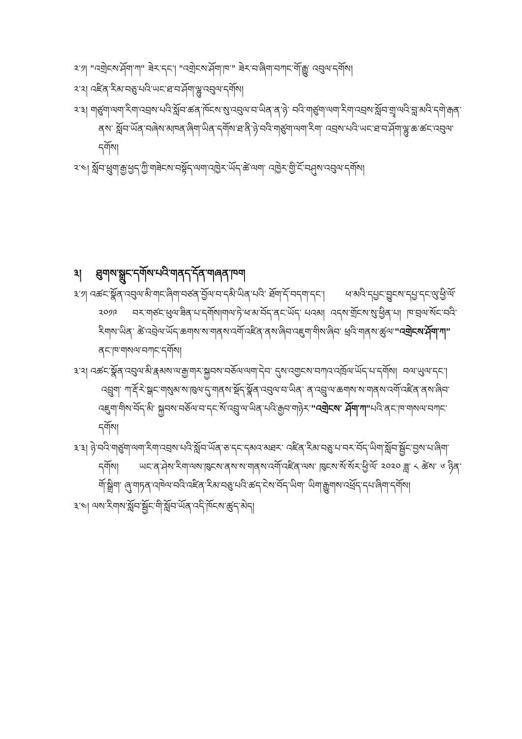༢་༡། "འགྲེངས་ཤོག་ཀ" ཟེར་དང་། "འགྲེངས་ཤོག་ཁ་" ཟེར་བ་ཞིག་བཀང་གོ་རྒྱུ་ འབུལ་དགོས།
༢་༢། འཛིན་རིམ་བཅུ་པའི་ཡང་ཐ་བ་ཤོག་ལྷུ་འབུལ་དགོས།
༢་༣། གཙུག་ལག་རིག་འབྲས་པའི་སློབ་ཚན་ཁོངས་སུ་འབུལ་བ་ཡིན་ན་ཉེ་ བའི་གཙུག་ལག་རིག་འབྲས་སློབ་གྲྭ་ལའི་བླ་མའི་དགེ་རྒན་ནས་ སློབ་ཡོན་བཞེས་མཁན་ཞིག་ཡིན་དགོས་ཐ་ནི་ཉེ་བའི་གཙུག་ལག་རིག་ འབྲས་པའི་ཡང་ཐ་བ་ཤོག་ལྷུ་ཆ་ཚང་འབུལ་དགོས།
༢་༤། སློབ་ཕྲུག་རྒྱ་ཕྱད་ཀྱི་གཟེངས་བསྟོད་ལག་འཁྱེར་ཡོད་ཚེ་ལག་ འཁྱེར་གྱི་ངོ་བཤུས་འབུལ་དགོས།
༣། ཐུགས་སྒྲུང་དགོས་པའི་གནད་དོན་གཞན་ཁག
༣་༡། འཚང་སྣོན་འབུལ་མི་གང་ཞིག་བཙན་བྱོལ་བ་དམི་ཡིན་པའི་ ཐོག་དོ་བདག་དང་། ཕ་མའི་དཔྱང་བྱུངས་དཔྱ་དང་ལུ་ཕྱི་ལོ་ ༢༠༡༩ བར་གཙང་ཕུལ་ཟིན་པ་དགོས།གལ་ཏེ་ཕ་མ་བོད་ནང་ཡོད་ པའམ། འདས་གྲོངས་སུ་ཕྱིན་པ། ཁ་བྲལ་སོང་བའི་རིགས་ཡིན་ ཚེ་འབྲེལ་ཡོད་ཆགས་ས་གནས་འགོ་འཛིན་ནས་ཞིབ་འཇུག་གིས་ཞིབ་ ཕྲའི་གནས་ཚུལ་"འགྲེངས་ཤོག་ཀ" ནང་ཁ་གསལ་བཀང་དགོས།
༣་༢། འཚང་སྣོན་འབུལ་མི་རྣམས་ལ་རྒྱ་གར་སྐྱབས་བཅོལ་ལག་དེབ་ དུས་འགྱངས་བཀའ་འཁྲོལ་ཡོད་པ་དགོས། བལ་ཡུལ་དང་། འབྲུག་ ཀ་རྡོ་རེ་སྒང་གསུམ་ས་ཁུལ་དུ་གནས་སྡོད་སྣོན་འབུལ་བ་ཡིན་ ན་འབྲུ་ལ་ཆགས་ས་གནས་འགོ་འཛིན་ནས་ཞིབ་འཇུག་གིས་བོད་མི་ སྐྱབས་བཅོལ་བ་དང་སོ་འབྲུ་ལ་ཡིན་པའི་རྒྱབ་གཉེར་"འགྲེངས་ ཤོག་ཀ"པའི་ནང་ཁ་གསལ་བཀང་དགོས།
༣་༣། ཉེ་བའི་གཙུག་ལག་རིག་འབྲས་པའི་སློབ་ཡོན་ཅ་དང་དམའ་མཐར་ འཛིན་རིམ་བཅུ་པ་བར་བོད་ཡིག་སློབ་སྦྱོང་བྱས་པ་ཞིག་ དགོས། ཡང་ན་ཤེས་རིག་ལས་ཁུངས་ནས་ས་གནས་འགོ་འཛིན་ལས་ ཁུངས་སོ་སོར་ཕྱི་ལོ་ ༢༠༢༠ ཟླ་ ༨ ཚེས་ ༦ ཉིན་གོ་སྒྲིག་ ཞུ་གཏན་འཁེལ་བའི་འཛིན་རིམ་བཅུ་པའི་ཚད་ངེས་བོད་ཡིག་ ཡིག་རྒྱུགས་འཕྲོད་དཔ་ཞིག་དགོས།
༣་༤། ལས་རིགས་སློབ་སྦྱོང་གི་སློབ་ཡོན་འདི་ཁོངས་ཚུད་མེད།